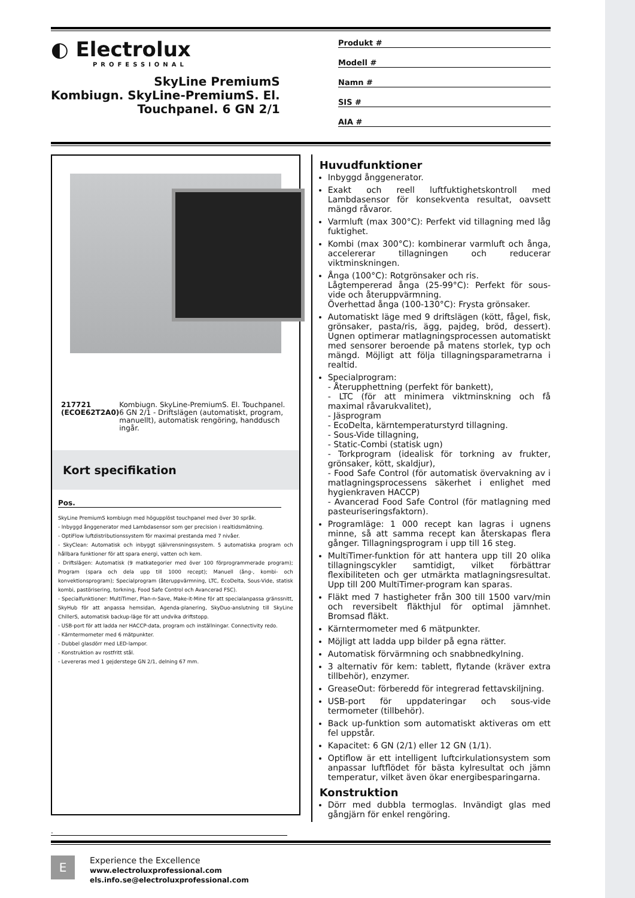◐ Electrolux
PROFESSIONAL
SkyLine PremiumS
Kombiugn. SkyLine-PremiumS. El.
Touchpanel. 6 GN 2/1
Produkt #
Modell #
Namn #
SIS #
AIA #
217721 (ECOE62T2A0) Kombiugn. SkyLine-PremiumS. El. Touchpanel. 6 GN 2/1 - Driftslägen (automatiskt, program, manuellt), automatisk rengöring, handdusch ingår.
Kort specifikation
Pos.
SkyLine PremiumS kombiugn med högupplöst touchpanel med över 30 språk.
- Inbyggd ånggenerator med Lambdasensor som ger precision i realtidsmätning.
- OptiFlow luftdistributionssystem för maximal prestanda med 7 nivåer.
- SkyClean: Automatisk och inbyggt självrensningssystem. 5 automatiska program och hållbara funktioner för att spara energi, vatten och kem.
- Driftslägen: Automatisk (9 matkategorier med över 100 förprogrammerade program); Program (spara och dela upp till 1000 recept); Manuell (ång-, kombi- och konvektionsprogram); Specialprogram (återuppvärmning, LTC, EcoDelta, Sous-Vide, statisk kombi, pastörisering, torkning, Food Safe Control och Avancerad FSC).
- Specialfunktioner: MultiTimer, Plan-n-Save, Make-it-Mine för att specialanpassa gränssnitt, SkyHub för att anpassa hemsidan, Agenda-planering, SkyDuo-anslutning till SkyLine ChillerS, automatisk backup-läge för att undvika driftstopp.
- USB-port för att ladda ner HACCP-data, program och inställningar. Connectivity redo.
- Kärntermometer med 6 mätpunkter.
- Dubbel glasdörr med LED-lampor.
- Konstruktion av rostfritt stål.
- Levereras med 1 gejderstege GN 2/1, delning 67 mm.
Huvudfunktioner
Inbyggd ånggenerator.
Exakt och reell luftfuktighetskontroll med Lambdasensor för konsekventa resultat, oavsett mängd råvaror.
Varmluft (max 300°C): Perfekt vid tillagning med låg fuktighet.
Kombi (max 300°C): kombinerar varmluft och ånga, accelererar tillagningen och reducerar viktminskningen.
Ånga (100°C): Rotgrönsaker och ris.
Lågtempererad ånga (25-99°C): Perfekt för sous-vide och återuppvärmning.
Överhettad ånga (100-130°C): Frysta grönsaker.
Automatiskt läge med 9 driftslägen (kött, fågel, fisk, grönsaker, pasta/ris, ägg, pajdeg, bröd, dessert). Ugnen optimerar matlagningsprocessen automatiskt med sensorer beroende på matens storlek, typ och mängd. Möjligt att följa tillagningsparametrarna i realtid.
Specialprogram:
- Återupphettning (perfekt för bankett),
- LTC (för att minimera viktminskning och få maximal råvarukvalitet),
- Jäsprogram
- EcoDelta, kärntemperaturstyrd tillagning.
- Sous-Vide tillagning,
- Static-Combi (statisk ugn)
- Torkprogram (idealisk för torkning av frukter, grönsaker, kött, skaldjur),
- Food Safe Control (för automatisk övervakning av i matlagningsprocessens säkerhet i enlighet med hygienkraven HACCP)
- Avancerad Food Safe Control (för matlagning med pasteuriseringsfaktorn).
Programläge: 1 000 recept kan lagras i ugnens minne, så att samma recept kan återskapas flera gånger. Tillagningsprogram i upp till 16 steg.
MultiTimer-funktion för att hantera upp till 20 olika tillagningscykler samtidigt, vilket förbättrar flexibiliteten och ger utmärkta matlagningsresultat. Upp till 200 MultiTimer-program kan sparas.
Fläkt med 7 hastigheter från 300 till 1500 varv/min och reversibelt fläkthjul för optimal jämnhet. Bromsad fläkt.
Kärntermometer med 6 mätpunkter.
Möjligt att ladda upp bilder på egna rätter.
Automatisk förvärmning och snabbnedkylning.
3 alternativ för kem: tablett, flytande (kräver extra tillbehör), enzymer.
GreaseOut: förberedd för integrerad fettavskiljning.
USB-port för uppdateringar och sous-vide termometer (tillbehör).
Back up-funktion som automatiskt aktiveras om ett fel uppstår.
Kapacitet: 6 GN (2/1) eller 12 GN (1/1).
Optiflow är ett intelligent luftcirkulationsystem som anpassar luftflödet för bästa kylresultat och jämn temperatur, vilket även ökar energibesparingarna.
Konstruktion
Dörr med dubbla termoglas. Invändigt glas med gångjärn för enkel rengöring.
.
E
Experience the Excellence
www.electroluxprofessional.com
els.info.se@electroluxprofessional.com